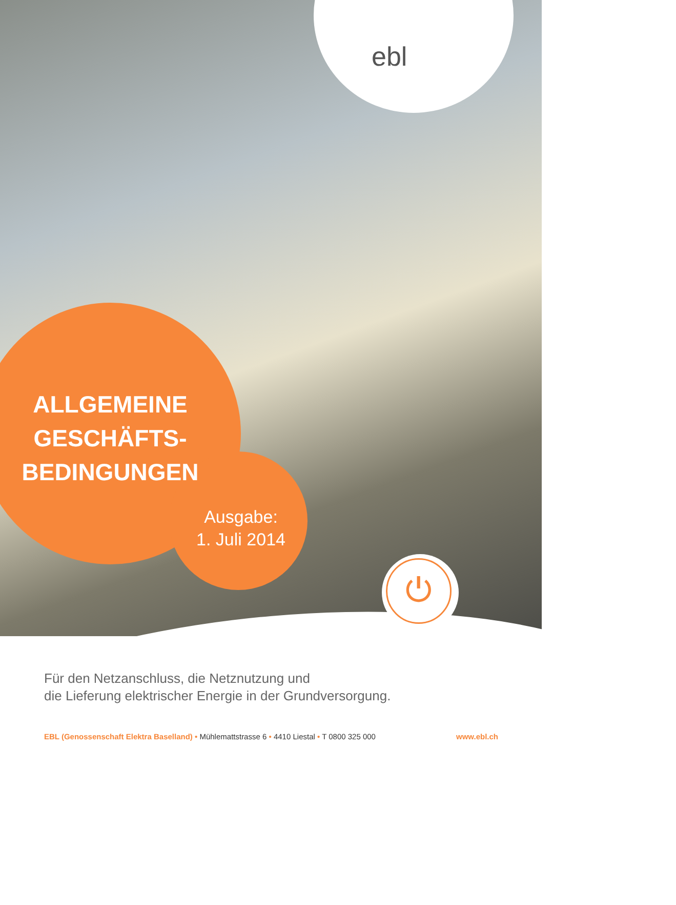ebl
ALLGEMEINE GESCHÄFTS-
BEDINGUNGEN
Ausgabe:
1. Juli 2014
⏻
Für den Netzanschluss, die Netznutzung und
die Lieferung elektrischer Energie in der Grundversorgung.
EBL (Genossenschaft Elektra Baselland) • Mühlemattstrasse 6 • 4410 Liestal • T 0800 325 000 www.ebl.ch